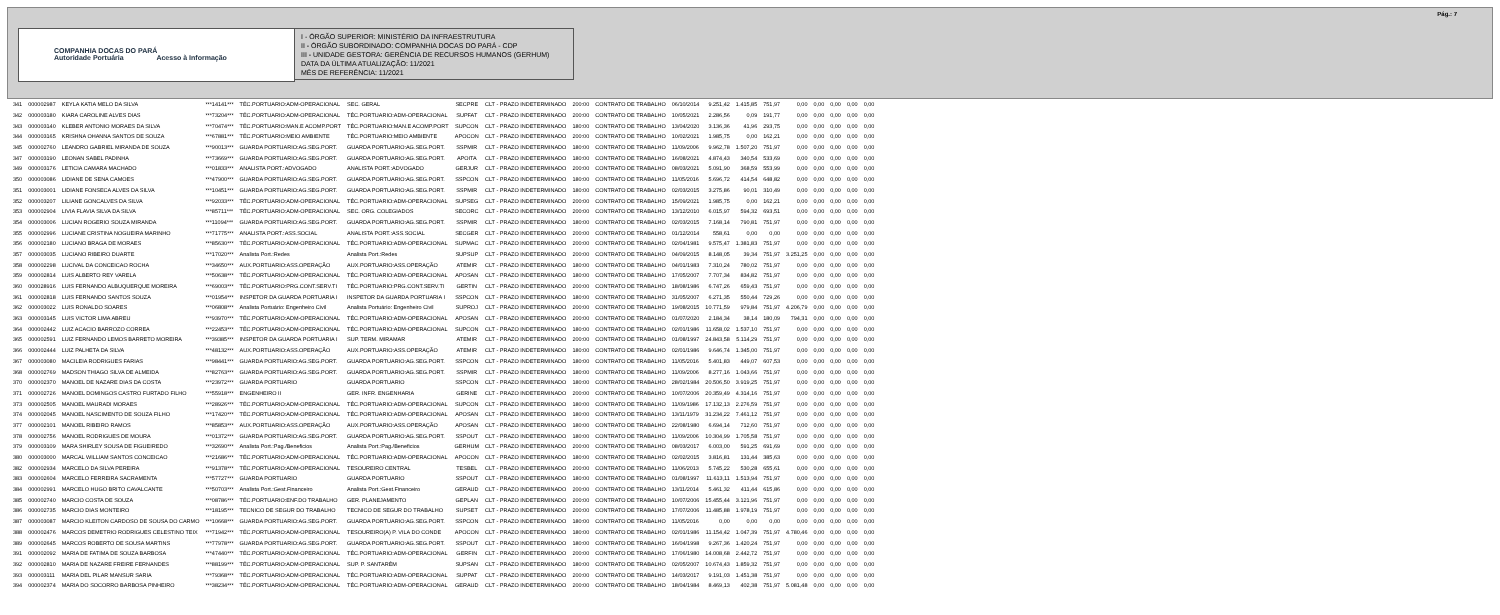Pág.: 7
COMPANHIA DOCAS DO PARÁ
Autoridade Portuária Acesso à Informação
I - ÓRGÃO SUPERIOR: MINISTÉRIO DA INFRAESTRUTURA
II - ÓRGÃO SUBORDINADO: COMPANHIA DOCAS DO PARÁ - CDP
III - UNIDADE GESTORA: GERÊNCIA DE RECURSOS HUMANOS (GERHUM)
DATA DA ÚLTIMA ATUALIZAÇÃO: 11/2021
MÊS DE REFERÊNCIA: 11/2021
| 341 | 000002987 | KEYLA KATIA MELO DA SILVA | ***14141*** | TÉC.PORTUARIO:ADM-OPERACIONAL | SEC. GERAL | SECPRE | CLT - PRAZO INDETERMINADO | 200:00 | CONTRATO DE TRABALHO | 06/10/2014 | 9.251,42 | 1.415,85 | 751,97 | 0,00 | 0,00 | 0,00 | 0,00 | 0,00 |
| 342 | 000003180 | KIARA CAROLINE ALVES DIAS | ***73204*** | TÉC.PORTUARIO:ADM-OPERACIONAL | TÉC.PORTUARIO:ADM-OPERACIONAL | SUPFAT | CLT - PRAZO INDETERMINADO | 200:00 | CONTRATO DE TRABALHO | 10/05/2021 | 2.286,56 | 0,09 | 191,77 | 0,00 | 0,00 | 0,00 | 0,00 | 0,00 |
| 343 | 000003140 | KLEBER ANTONIO MORAES DA SILVA | ***70474*** | TÉC.PORTUARIO:MAN.E ACOMP.PORT | TÉC.PORTUARIO:MAN.E ACOMP.PORT | SUPCON | CLT - PRAZO INDETERMINADO | 180:00 | CONTRATO DE TRABALHO | 13/04/2020 | 3.136,36 | 41,96 | 293,75 | 0,00 | 0,00 | 0,00 | 0,00 | 0,00 |
| 344 | 000003165 | KRISHNA OHANNA SANTOS DE SOUZA | ***67881*** | TÉC.PORTUARIO:MEIO AMBIENTE | TÉC.PORTUARIO:MEIO AMBIENTE | APOCON | CLT - PRAZO INDETERMINADO | 200:00 | CONTRATO DE TRABALHO | 10/02/2021 | 1.985,75 | 0,00 | 162,21 | 0,00 | 0,00 | 0,00 | 0,00 | 0,00 |
| 345 | 000002760 | LEANDRO GABRIEL MIRANDA DE SOUZA | ***90013*** | GUARDA PORTUARIO:AG.SEG.PORT. | GUARDA PORTUARIO:AG.SEG.PORT. | SSPMIR | CLT - PRAZO INDETERMINADO | 180:00 | CONTRATO DE TRABALHO | 11/09/2006 | 9.962,78 | 1.507,20 | 751,97 | 0,00 | 0,00 | 0,00 | 0,00 | 0,00 |
| 347 | 000003190 | LEONAN SABEL PADINHA | ***73669*** | GUARDA PORTUARIO:AG.SEG.PORT. | GUARDA PORTUARIO:AG.SEG.PORT. | APOITA | CLT - PRAZO INDETERMINADO | 180:00 | CONTRATO DE TRABALHO | 16/08/2021 | 4.874,43 | 340,54 | 533,69 | 0,00 | 0,00 | 0,00 | 0,00 | 0,00 |
| 349 | 000003176 | LETICIA CAMARA MACHADO | ***01833*** | ANALISTA PORT.:ADVOGADO | ANALISTA PORT.:ADVOGADO | GERJUR | CLT - PRAZO INDETERMINADO | 200:00 | CONTRATO DE TRABALHO | 08/03/2021 | 5.091,90 | 368,59 | 553,99 | 0,00 | 0,00 | 0,00 | 0,00 | 0,00 |
| 350 | 000003086 | LIDIANE DE SENA CAMOES | ***47900*** | GUARDA PORTUARIO:AG.SEG.PORT. | GUARDA PORTUARIO:AG.SEG.PORT. | SSPCON | CLT - PRAZO INDETERMINADO | 180:00 | CONTRATO DE TRABALHO | 11/05/2016 | 5.696,72 | 414,54 | 648,82 | 0,00 | 0,00 | 0,00 | 0,00 | 0,00 |
| 351 | 000003001 | LIDIANE FONSECA ALVES DA SILVA | ***10451*** | GUARDA PORTUARIO:AG.SEG.PORT. | GUARDA PORTUARIO:AG.SEG.PORT. | SSPMIR | CLT - PRAZO INDETERMINADO | 180:00 | CONTRATO DE TRABALHO | 02/03/2015 | 3.275,86 | 90,01 | 310,49 | 0,00 | 0,00 | 0,00 | 0,00 | 0,00 |
| 352 | 000003207 | LILIANE GONCALVES DA SILVA | ***92033*** | TÉC.PORTUARIO:ADM-OPERACIONAL | TÉC.PORTUARIO:ADM-OPERACIONAL | SUPSEG | CLT - PRAZO INDETERMINADO | 200:00 | CONTRATO DE TRABALHO | 15/09/2021 | 1.985,75 | 0,00 | 162,21 | 0,00 | 0,00 | 0,00 | 0,00 | 0,00 |
| 353 | 000002904 | LIVIA FLAVIA SILVA DA SILVA | ***85711*** | TÉC.PORTUARIO:ADM-OPERACIONAL | SEC. ORG. COLEGIADOS | SECORC | CLT - PRAZO INDETERMINADO | 200:00 | CONTRATO DE TRABALHO | 13/12/2010 | 6.015,97 | 594,32 | 693,51 | 0,00 | 0,00 | 0,00 | 0,00 | 0,00 |
| 354 | 000003006 | LUCIAN ROGERIO SOUZA MIRANDA | ***11094*** | GUARDA PORTUARIO:AG.SEG.PORT. | GUARDA PORTUARIO:AG.SEG.PORT. | SSPMIR | CLT - PRAZO INDETERMINADO | 180:00 | CONTRATO DE TRABALHO | 02/03/2015 | 7.168,14 | 790,81 | 751,97 | 0,00 | 0,00 | 0,00 | 0,00 | 0,00 |
| 355 | 000002996 | LUCIANE CRISTINA NOGUEIRA MARINHO | ***71775*** | ANALISTA PORT.:ASS.SOCIAL | ANALISTA PORT.:ASS.SOCIAL | SECGER | CLT - PRAZO INDETERMINADO | 200:00 | CONTRATO DE TRABALHO | 01/12/2014 | 558,61 | 0,00 | 0,00 | 0,00 | 0,00 | 0,00 | 0,00 | 0,00 |
| 356 | 000002180 | LUCIANO BRAGA DE MORAES | ***85630*** | TÉC.PORTUARIO:ADM-OPERACIONAL | TÉC.PORTUARIO:ADM-OPERACIONAL | SUPMAC | CLT - PRAZO INDETERMINADO | 200:00 | CONTRATO DE TRABALHO | 02/04/1981 | 9.575,47 | 1.381,83 | 751,97 | 0,00 | 0,00 | 0,00 | 0,00 | 0,00 |
| 357 | 000003035 | LUCIANO RIBEIRO DUARTE | ***17020*** | Analista Port.:Redes | Analista Port.:Redes | SUPSUP | CLT - PRAZO INDETERMINADO | 200:00 | CONTRATO DE TRABALHO | 04/09/2015 | 8.148,05 | 39,34 | 751,97 | 3.251,25 | 0,00 | 0,00 | 0,00 | 0,00 |
| 358 | 000002298 | LUCIVAL DA CONCEICAO ROCHA | ***34650*** | AUX.PORTUARIO:ASS.OPERAÇÃO | AUX.PORTUARIO:ASS.OPERAÇÃO | ATEMIR | CLT - PRAZO INDETERMINADO | 180:00 | CONTRATO DE TRABALHO | 04/01/1983 | 7.310,24 | 780,02 | 751,97 | 0,00 | 0,00 | 0,00 | 0,00 | 0,00 |
| 359 | 000002814 | LUIS ALBERTO REY VARELA | ***50638*** | TÉC.PORTUARIO:ADM-OPERACIONAL | TÉC.PORTUARIO:ADM-OPERACIONAL | APOSAN | CLT - PRAZO INDETERMINADO | 180:00 | CONTRATO DE TRABALHO | 17/05/2007 | 7.707,34 | 834,82 | 751,97 | 0,00 | 0,00 | 0,00 | 0,00 | 0,00 |
| 360 | 000028916 | LUIS FERNANDO ALBUQUERQUE MOREIRA | ***69003*** | TÉC.PORTUARIO:PRG.CONT.SERV.TI | TÉC.PORTUARIO:PRG.CONT.SERV.TI | GERTIN | CLT - PRAZO INDETERMINADO | 200:00 | CONTRATO DE TRABALHO | 18/08/1986 | 6.747,26 | 659,43 | 751,97 | 0,00 | 0,00 | 0,00 | 0,00 | 0,00 |
| 361 | 000002818 | LUIS FERNANDO SANTOS SOUZA | ***01954*** | INSPETOR DA GUARDA PORTUARIA I | INSPETOR DA GUARDA PORTUARIA I | SSPCON | CLT - PRAZO INDETERMINADO | 180:00 | CONTRATO DE TRABALHO | 31/05/2007 | 6.271,35 | 550,44 | 729,26 | 0,00 | 0,00 | 0,00 | 0,00 | 0,00 |
| 362 | 000003022 | LUIS RONALDO SOARES | ***06808*** | Analista Portuário: Engenheiro Civil | Analista Portuário: Engenheiro Civil | SUPROJ | CLT - PRAZO INDETERMINADO | 200:00 | CONTRATO DE TRABALHO | 19/08/2015 | 10.771,59 | 979,84 | 751,97 | 4.206,79 | 0,00 | 0,00 | 0,00 | 0,00 |
| 363 | 000003145 | LUIS VICTOR LIMA ABREU | ***93970*** | TÉC.PORTUARIO:ADM-OPERACIONAL | TÉC.PORTUARIO:ADM-OPERACIONAL | APOSAN | CLT - PRAZO INDETERMINADO | 200:00 | CONTRATO DE TRABALHO | 01/07/2020 | 2.184,34 | 38,14 | 180,09 | 794,31 | 0,00 | 0,00 | 0,00 | 0,00 |
| 364 | 000002442 | LUIZ ACACIO BARROZO CORREA | ***22453*** | TÉC.PORTUARIO:ADM-OPERACIONAL | TÉC.PORTUARIO:ADM-OPERACIONAL | SUPCON | CLT - PRAZO INDETERMINADO | 180:00 | CONTRATO DE TRABALHO | 02/01/1986 | 11.658,02 | 1.537,10 | 751,97 | 0,00 | 0,00 | 0,00 | 0,00 | 0,00 |
| 365 | 000002591 | LUIZ FERNANDO LEMOS BARRETO MOREIRA | ***39385*** | INSPETOR DA GUARDA PORTUARIA I | SUP. TERM. MIRAMAR | ATEMIR | CLT - PRAZO INDETERMINADO | 200:00 | CONTRATO DE TRABALHO | 01/08/1997 | 24.843,58 | 5.114,29 | 751,97 | 0,00 | 0,00 | 0,00 | 0,00 | 0,00 |
| 366 | 000002444 | LUIZ PALHETA DA SILVA | ***48132*** | AUX.PORTUARIO:ASS.OPERAÇÃO | AUX.PORTUARIO:ASS.OPERAÇÃO | ATEMIR | CLT - PRAZO INDETERMINADO | 180:00 | CONTRATO DE TRABALHO | 02/01/1986 | 9.646,74 | 1.345,00 | 751,97 | 0,00 | 0,00 | 0,00 | 0,00 | 0,00 |
| 367 | 000003080 | MACILEIA RODRIGUES FARIAS | ***98441*** | GUARDA PORTUARIO:AG.SEG.PORT. | GUARDA PORTUARIO:AG.SEG.PORT. | SSPCON | CLT - PRAZO INDETERMINADO | 180:00 | CONTRATO DE TRABALHO | 11/05/2016 | 5.401,83 | 449,07 | 607,53 | 0,00 | 0,00 | 0,00 | 0,00 | 0,00 |
| 368 | 000002769 | MADSON THIAGO SILVA DE ALMEIDA | ***82763*** | GUARDA PORTUARIO:AG.SEG.PORT. | GUARDA PORTUARIO:AG.SEG.PORT. | SSPMIR | CLT - PRAZO INDETERMINADO | 180:00 | CONTRATO DE TRABALHO | 11/09/2006 | 8.277,16 | 1.043,66 | 751,97 | 0,00 | 0,00 | 0,00 | 0,00 | 0,00 |
| 370 | 000002370 | MANOEL DE NAZARE DIAS DA COSTA | ***23972*** | GUARDA PORTUARIO | GUARDA PORTUARIO | SSPCON | CLT - PRAZO INDETERMINADO | 180:00 | CONTRATO DE TRABALHO | 28/02/1984 | 20.506,50 | 3.919,25 | 751,97 | 0,00 | 0,00 | 0,00 | 0,00 | 0,00 |
| 371 | 000002726 | MANOEL DOMINGOS CASTRO FURTADO FILHO | ***55918*** | ENGENHEIRO II | GER. INFR. ENGENHARIA | GERINE | CLT - PRAZO INDETERMINADO | 200:00 | CONTRATO DE TRABALHO | 10/07/2006 | 20.359,49 | 4.314,16 | 751,97 | 0,00 | 0,00 | 0,00 | 0,00 | 0,00 |
| 373 | 000002505 | MANOEL MAURADI MORAES | ***28926*** | TÉC.PORTUARIO:ADM-OPERACIONAL | TÉC.PORTUARIO:ADM-OPERACIONAL | SUPCON | CLT - PRAZO INDETERMINADO | 180:00 | CONTRATO DE TRABALHO | 11/09/1986 | 17.132,13 | 2.276,59 | 751,97 | 0,00 | 0,00 | 0,00 | 0,00 | 0,00 |
| 374 | 000002045 | MANOEL NASCIMENTO DE SOUZA FILHO | ***17420*** | TÉC.PORTUARIO:ADM-OPERACIONAL | TÉC.PORTUARIO:ADM-OPERACIONAL | APOSAN | CLT - PRAZO INDETERMINADO | 180:00 | CONTRATO DE TRABALHO | 13/11/1979 | 31.234,22 | 7.461,12 | 751,97 | 0,00 | 0,00 | 0,00 | 0,00 | 0,00 |
| 377 | 000002101 | MANOEL RIBEIRO RAMOS | ***85853*** | AUX.PORTUARIO:ASS.OPERAÇÃO | AUX.PORTUARIO:ASS.OPERAÇÃO | APOSAN | CLT - PRAZO INDETERMINADO | 180:00 | CONTRATO DE TRABALHO | 22/08/1980 | 6.694,14 | 712,60 | 751,97 | 0,00 | 0,00 | 0,00 | 0,00 | 0,00 |
| 378 | 000002756 | MANOEL RODRIGUES DE MOURA | ***01372*** | GUARDA PORTUARIO:AG.SEG.PORT. | GUARDA PORTUARIO:AG.SEG.PORT. | SSPOUT | CLT - PRAZO INDETERMINADO | 180:00 | CONTRATO DE TRABALHO | 11/09/2006 | 10.304,99 | 1.705,58 | 751,97 | 0,00 | 0,00 | 0,00 | 0,00 | 0,00 |
| 379 | 000003109 | MARA SHIRLEY SOUSA DE FIGUEIREDO | ***32690*** | Analista Port.:Pag./Beneficios | Analista Port.:Pag./Beneficios | GERHUM | CLT - PRAZO INDETERMINADO | 200:00 | CONTRATO DE TRABALHO | 08/03/2017 | 6.003,00 | 591,25 | 691,69 | 0,00 | 0,00 | 0,00 | 0,00 | 0,00 |
| 380 | 000003000 | MARCAL WILLIAM SANTOS CONCEICAO | ***21686*** | TÉC.PORTUARIO:ADM-OPERACIONAL | TÉC.PORTUARIO:ADM-OPERACIONAL | APOCON | CLT - PRAZO INDETERMINADO | 180:00 | CONTRATO DE TRABALHO | 02/02/2015 | 3.816,81 | 131,44 | 385,63 | 0,00 | 0,00 | 0,00 | 0,00 | 0,00 |
| 382 | 000002934 | MARCELO DA SILVA PEREIRA | ***91378*** | TÉC.PORTUARIO:ADM-OPERACIONAL | TESOUREIRO CENTRAL | TESBEL | CLT - PRAZO INDETERMINADO | 200:00 | CONTRATO DE TRABALHO | 11/06/2013 | 5.745,22 | 530,28 | 655,61 | 0,00 | 0,00 | 0,00 | 0,00 | 0,00 |
| 383 | 000002604 | MARCELO FERREIRA SACRAMENTA | ***57727*** | GUARDA PORTUARIO | GUARDA PORTUARIO | SSPOUT | CLT - PRAZO INDETERMINADO | 180:00 | CONTRATO DE TRABALHO | 01/08/1997 | 11.613,11 | 1.513,94 | 751,97 | 0,00 | 0,00 | 0,00 | 0,00 | 0,00 |
| 384 | 000002991 | MARCELO HUGO BRITO CAVALCANTE | ***50703*** | Analista Port.:Gest.Financeiro | Analista Port.:Gest.Financeiro | GERAUD | CLT - PRAZO INDETERMINADO | 200:00 | CONTRATO DE TRABALHO | 13/11/2014 | 5.461,32 | 411,44 | 615,86 | 0,00 | 0,00 | 0,00 | 0,00 | 0,00 |
| 385 | 000002740 | MARCIO COSTA DE SOUZA | ***08786*** | TÉC.PORTUARIO:ENF.DO TRABALHO | GER. PLANEJAMENTO | GEPLAN | CLT - PRAZO INDETERMINADO | 200:00 | CONTRATO DE TRABALHO | 10/07/2006 | 15.455,44 | 3.121,96 | 751,97 | 0,00 | 0,00 | 0,00 | 0,00 | 0,00 |
| 386 | 000002735 | MARCIO DIAS MONTEIRO | ***18195*** | TECNICO DE SEGUR DO TRABALHO | TECNICO DE SEGUR DO TRABALHO | SUPSET | CLT - PRAZO INDETERMINADO | 200:00 | CONTRATO DE TRABALHO | 17/07/2006 | 11.485,88 | 1.978,19 | 751,97 | 0,00 | 0,00 | 0,00 | 0,00 | 0,00 |
| 387 | 000003087 | MARCIO KLEITON CARDOSO DE SOUSA DO CARMO | ***10668*** | GUARDA PORTUARIO:AG.SEG.PORT. | GUARDA PORTUARIO:AG.SEG.PORT. | SSPCON | CLT - PRAZO INDETERMINADO | 180:00 | CONTRATO DE TRABALHO | 11/05/2016 | 0,00 | 0,00 | 0,00 | 0,00 | 0,00 | 0,00 | 0,00 | 0,00 |
| 388 | 000002476 | MARCOS DEMETRIO RODRIGUES CELESTINO TEIX | ***71942*** | TÉC.PORTUARIO:ADM-OPERACIONAL | TESOUREIRO(A) P. VILA DO CONDE | APOCON | CLT - PRAZO INDETERMINADO | 180:00 | CONTRATO DE TRABALHO | 02/01/1986 | 11.154,42 | 1.047,39 | 751,97 | 4.780,46 | 0,00 | 0,00 | 0,00 | 0,00 |
| 389 | 000002645 | MARCOS ROBERTO DE SOUSA MARTINS | ***77978*** | GUARDA PORTUARIO:AG.SEG.PORT. | GUARDA PORTUARIO:AG.SEG.PORT. | SSPOUT | CLT - PRAZO INDETERMINADO | 180:00 | CONTRATO DE TRABALHO | 16/04/1998 | 9.267,36 | 1.420,24 | 751,97 | 0,00 | 0,00 | 0,00 | 0,00 | 0,00 |
| 391 | 000002092 | MARIA DE FATIMA DE SOUZA BARBOSA | ***47440*** | TÉC.PORTUARIO:ADM-OPERACIONAL | TÉC.PORTUARIO:ADM-OPERACIONAL | GERFIN | CLT - PRAZO INDETERMINADO | 200:00 | CONTRATO DE TRABALHO | 17/06/1980 | 14.008,68 | 2.442,72 | 751,97 | 0,00 | 0,00 | 0,00 | 0,00 | 0,00 |
| 392 | 000002810 | MARIA DE NAZARE FREIRE FERNANDES | ***88199*** | TÉC.PORTUARIO:ADM-OPERACIONAL | SUP. P. SANTARÉM | SUPSAN | CLT - PRAZO INDETERMINADO | 180:00 | CONTRATO DE TRABALHO | 02/05/2007 | 10.674,43 | 1.859,32 | 751,97 | 0,00 | 0,00 | 0,00 | 0,00 | 0,00 |
| 393 | 000003111 | MARIA DEL PILAR MANSUR SARIA | ***79368*** | TÉC.PORTUARIO:ADM-OPERACIONAL | TÉC.PORTUARIO:ADM-OPERACIONAL | SUPPAT | CLT - PRAZO INDETERMINADO | 200:00 | CONTRATO DE TRABALHO | 14/03/2017 | 9.191,03 | 1.451,38 | 751,97 | 0,00 | 0,00 | 0,00 | 0,00 | 0,00 |
| 394 | 000002374 | MARIA DO SOCORRO BARBOSA PINHEIRO | ***38234*** | TÉC.PORTUARIO:ADM-OPERACIONAL | TÉC.PORTUARIO:ADM-OPERACIONAL | GERAUD | CLT - PRAZO INDETERMINADO | 200:00 | CONTRATO DE TRABALHO | 18/04/1984 | 8.469,13 | 402,38 | 751,97 | 5.081,48 | 0,00 | 0,00 | 0,00 | 0,00 |